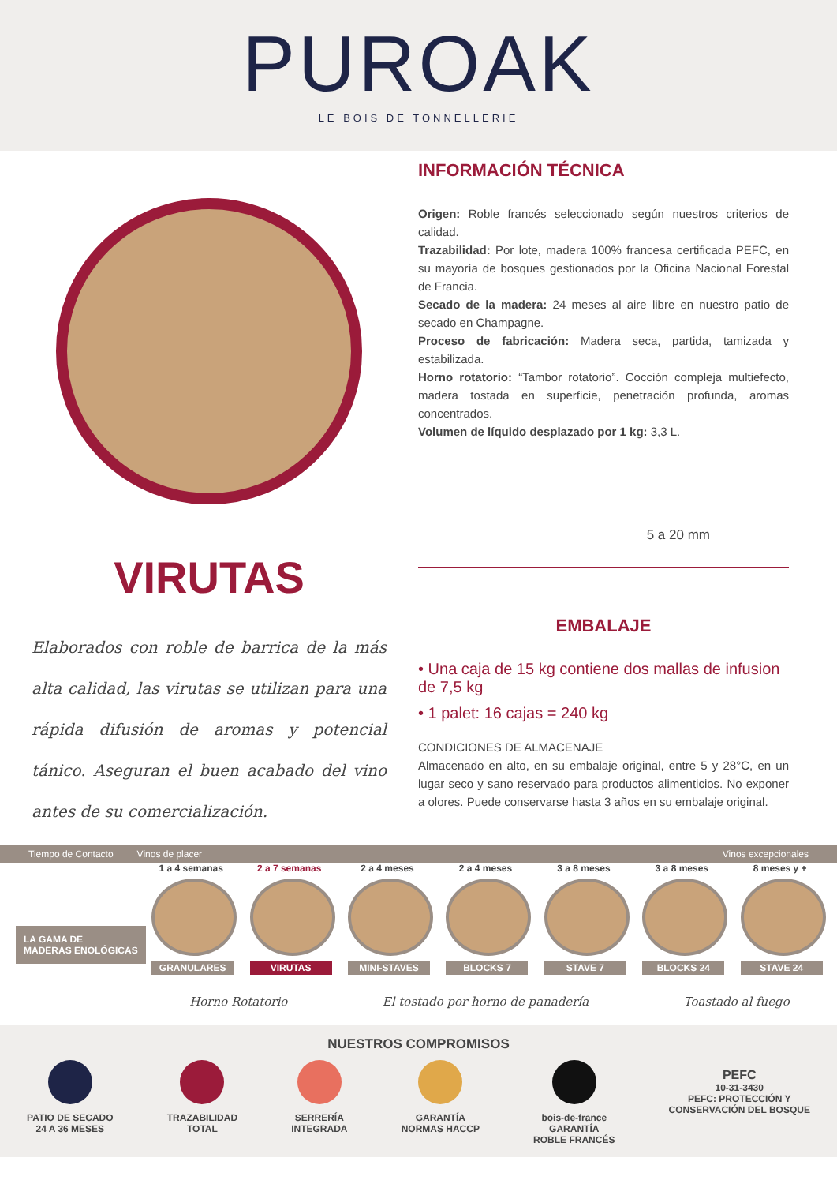PUROAK
LE BOIS DE TONNELLERIE
VIRUTAS
Elaborados con roble de barrica de la más alta calidad, las virutas se utilizan para una rápida difusión de aromas y potencial tánico. Aseguran el buen acabado del vino antes de su comercialización.
INFORMACIÓN TÉCNICA
Origen: Roble francés seleccionado según nuestros criterios de calidad.
Trazabilidad: Por lote, madera 100% francesa certificada PEFC, en su mayoría de bosques gestionados por la Oficina Nacional Forestal de Francia.
Secado de la madera: 24 meses al aire libre en nuestro patio de secado en Champagne.
Proceso de fabricación: Madera seca, partida, tamizada y estabilizada.
Horno rotatorio: “Tambor rotatorio”. Cocción compleja multiefecto, madera tostada en superficie, penetración profunda, aromas concentrados.
Volumen de líquido desplazado por 1 kg: 3,3 L.
5 a 20 mm
EMBALAJE
• Una caja de 15 kg contiene dos mallas de infusion de 7,5 kg
• 1 palet: 16 cajas = 240 kg
CONDICIONES DE ALMACENAJE
Almacenado en alto, en su embalaje original, entre 5 y 28°C, en un lugar seco y sano reservado para productos alimenticios. No exponer a olores. Puede conservarse hasta 3 años en su embalaje original.
Tiempo de Contacto Vinos de placer Vinos excepcionales
LA GAMA DE
MADERAS ENOLÓGICAS
1 a 4 semanas
GRANULARES
2 a 7 semanas
VIRUTAS
2 a 4 meses
MINI-STAVES
2 a 4 meses
BLOCKS 7
3 a 8 meses
STAVE 7
3 a 8 meses
BLOCKS 24
8 meses y +
STAVE 24
Horno Rotatorio El tostado por horno de panadería Toastado al fuego
NUESTROS COMPROMISOS
PATIO DE SECADO
24 A 36 MESES
TRAZABILIDAD
TOTAL
SERRERÍA
INTEGRADA
GARANTÍA
NORMAS HACCP
bois-de-france
GARANTÍA
ROBLE FRANCÉS
PEFC
10-31-3430
PEFC: PROTECCIÓN Y
CONSERVACIÓN DEL BOSQUE